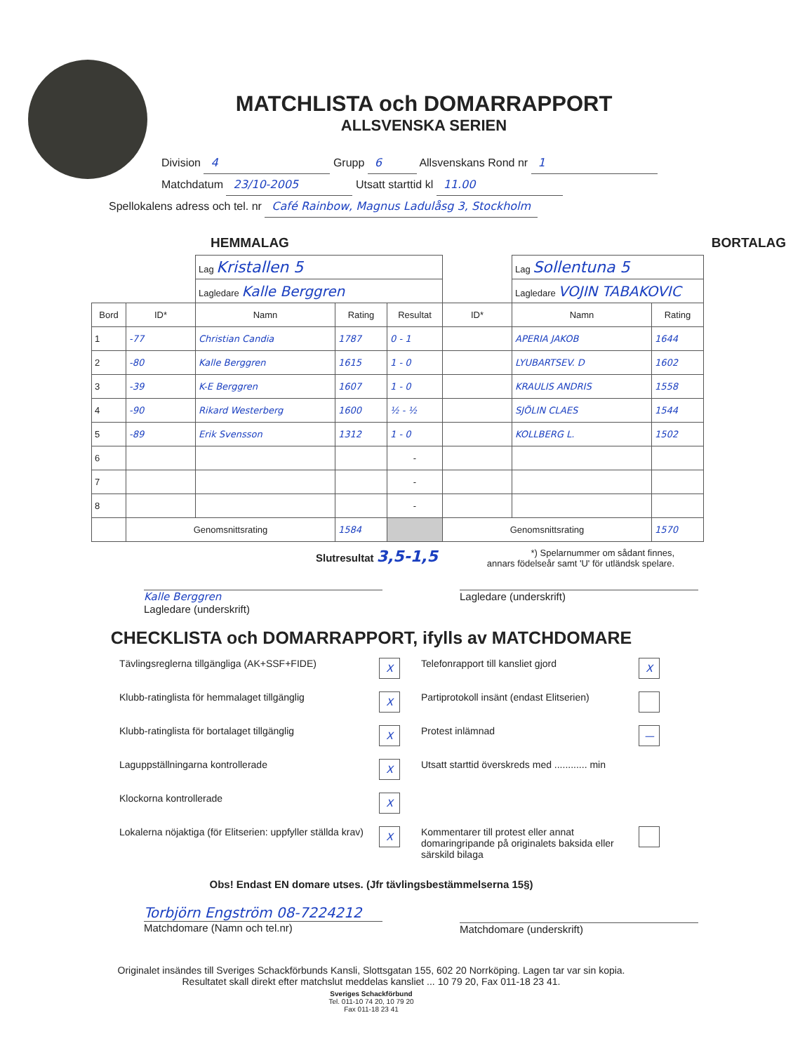MATCHLISTA och DOMARRAPPORT
ALLSVENSKA SERIEN
Division 4 Grupp 6 Allsvenskans Rond nr 1
Matchdatum 23/10-2005 Utsatt starttid kl 11.00
Spellokalens adress och tel. nr Café Rainbow, Magnus Ladulåsg 3, Stockholm
HEMMALAG BORTALAG
| | | Lag Kristallen 5 | | | | Lag Sollentuna 5 | |
| | | Lagledare Kalle Berggren | | | | Lagledare VOJIN TABAKOVIC | |
| Bord | ID* | Namn | Rating | Resultat | ID* | Namn | Rating |
| 1 | -77 | Christian Candia | 1787 | 0 - 1 | | APERIA JAKOB | 1644 |
| 2 | -80 | Kalle Berggren | 1615 | 1 - 0 | | LYUBARTSEV. D | 1602 |
| 3 | -39 | K-E Berggren | 1607 | 1 - 0 | | KRAULIS ANDRIS | 1558 |
| 4 | -90 | Rikard Westerberg | 1600 | ½ - ½ | | SJÖLIN CLAES | 1544 |
| 5 | -89 | Erik Svensson | 1312 | 1 - 0 | | KOLLBERG L. | 1502 |
| 6 | | | | - | | | |
| 7 | | | | - | | | |
| 8 | | | | - | | | |
| | Genomsnittsrating | | 1584 | | Genomsnittsrating | | 1570 |
Slutresultat 3,5-1,5 *) Spelarnummer om sådant finnes,
annars födelseår samt 'U' för utländsk spelare.
Kalle Berggren
Lagledare (underskrift)
Lagledare (underskrift)
CHECKLISTA och DOMARRAPPORT, ifylls av MATCHDOMARE
Tävlingsreglerna tillgängliga (AK+SSF+FIDE) X Telefonrapport till kansliet gjord X Klubb-ratinglista för hemmalaget tillgänglig X Partiprotokoll insänt (endast Elitserien) Klubb-ratinglista för bortalaget tillgänglig X Protest inlämnad — Laguppställningarna kontrollerade X Utsatt starttid överskreds med ............ min Klockorna kontrollerade X Lokalerna nöjaktiga (för Elitserien: uppfyller ställda krav) X Kommentarer till protest eller annat domaringripande på originalets baksida eller särskild bilaga
Obs! Endast EN domare utses. (Jfr tävlingsbestämmelserna 15§)
Torbjörn Engström 08-7224212
Matchdomare (Namn och tel.nr)
Matchdomare (underskrift)
Originalet insändes till Sveriges Schackförbunds Kansli, Slottsgatan 155, 602 20 Norrköping. Lagen tar var sin kopia.
Resultatet skall direkt efter matchslut meddelas kansliet ... 10 79 20, Fax 011-18 23 41.
Sveriges Schackförbund
Tel. 011-10 74 20, 10 79 20
Fax 011-18 23 41